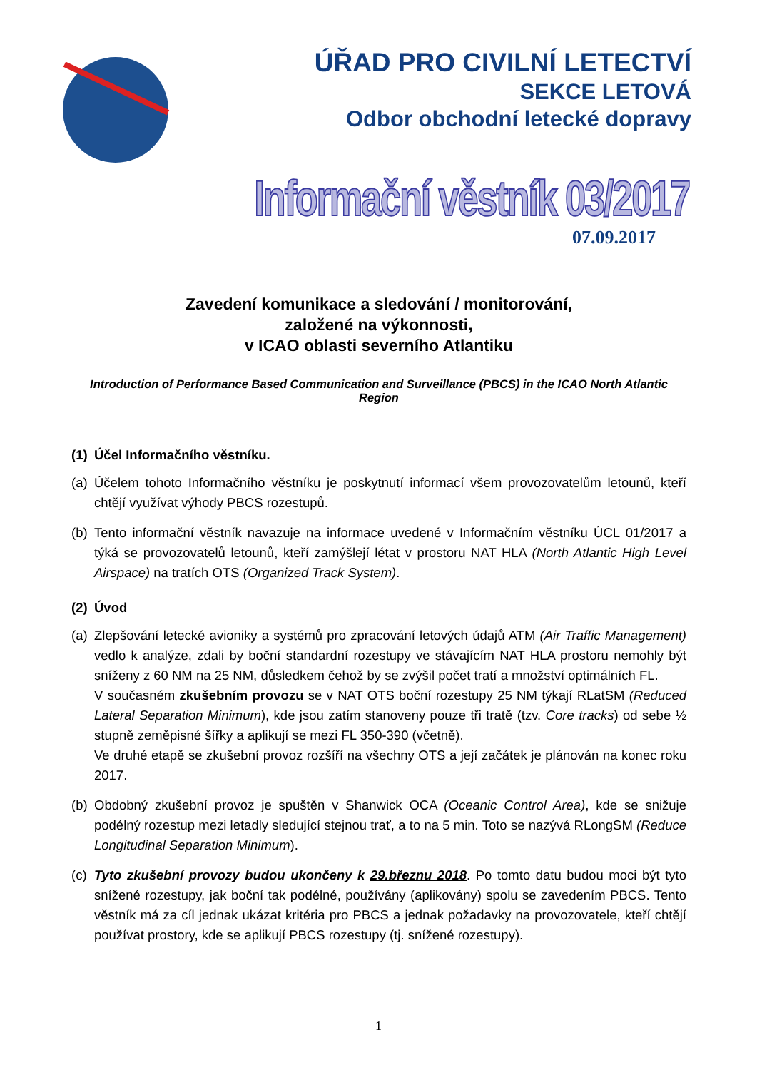ÚŘAD PRO CIVILNÍ LETECTVÍ
SEKCE LETOVÁ
Odbor obchodní letecké dopravy
Informační věstník 03/2017
07.09.2017
Zavedení komunikace a sledování / monitorování,
založené na výkonnosti,
v ICAO oblasti severního Atlantiku
Introduction of Performance Based Communication and Surveillance (PBCS) in the ICAO North Atlantic Region
(1) Účel Informačního věstníku.
(a) Účelem tohoto Informačního věstníku je poskytnutí informací všem provozovatelům letounů, kteří chtějí využívat výhody PBCS rozestupů.
(b) Tento informační věstník navazuje na informace uvedené v Informačním věstníku ÚCL 01/2017 a týká se provozovatelů letounů, kteří zamýšlejí létat v prostoru NAT HLA (North Atlantic High Level Airspace) na tratích OTS (Organized Track System).
(2) Úvod
(a) Zlepšování letecké avioniky a systémů pro zpracování letových údajů ATM (Air Traffic Management) vedlo k analýze, zdali by boční standardní rozestupy ve stávajícím NAT HLA prostoru nemohly být sníženy z 60 NM na 25 NM, důsledkem čehož by se zvýšil počet tratí a množství optimálních FL.
V současném zkušebním provozu se v NAT OTS boční rozestupy 25 NM týkají RLatSM (Reduced Lateral Separation Minimum), kde jsou zatím stanoveny pouze tři tratě (tzv. Core tracks) od sebe ½ stupně zeměpisné šířky a aplikují se mezi FL 350-390 (včetně).
Ve druhé etapě se zkušební provoz rozšíří na všechny OTS a její začátek je plánován na konec roku 2017.
(b) Obdobný zkušební provoz je spuštěn v Shanwick OCA (Oceanic Control Area), kde se snižuje podélný rozestup mezi letadly sledující stejnou trať, a to na 5 min. Toto se nazývá RLongSM (Reduce Longitudinal Separation Minimum).
(c) Tyto zkušební provozy budou ukončeny k 29.březnu 2018. Po tomto datu budou moci být tyto snížené rozestupy, jak boční tak podélné, používány (aplikovány) spolu se zavedením PBCS. Tento věstník má za cíl jednak ukázat kritéria pro PBCS a jednak požadavky na provozovatele, kteří chtějí používat prostory, kde se aplikují PBCS rozestupy (tj. snížené rozestupy).
1